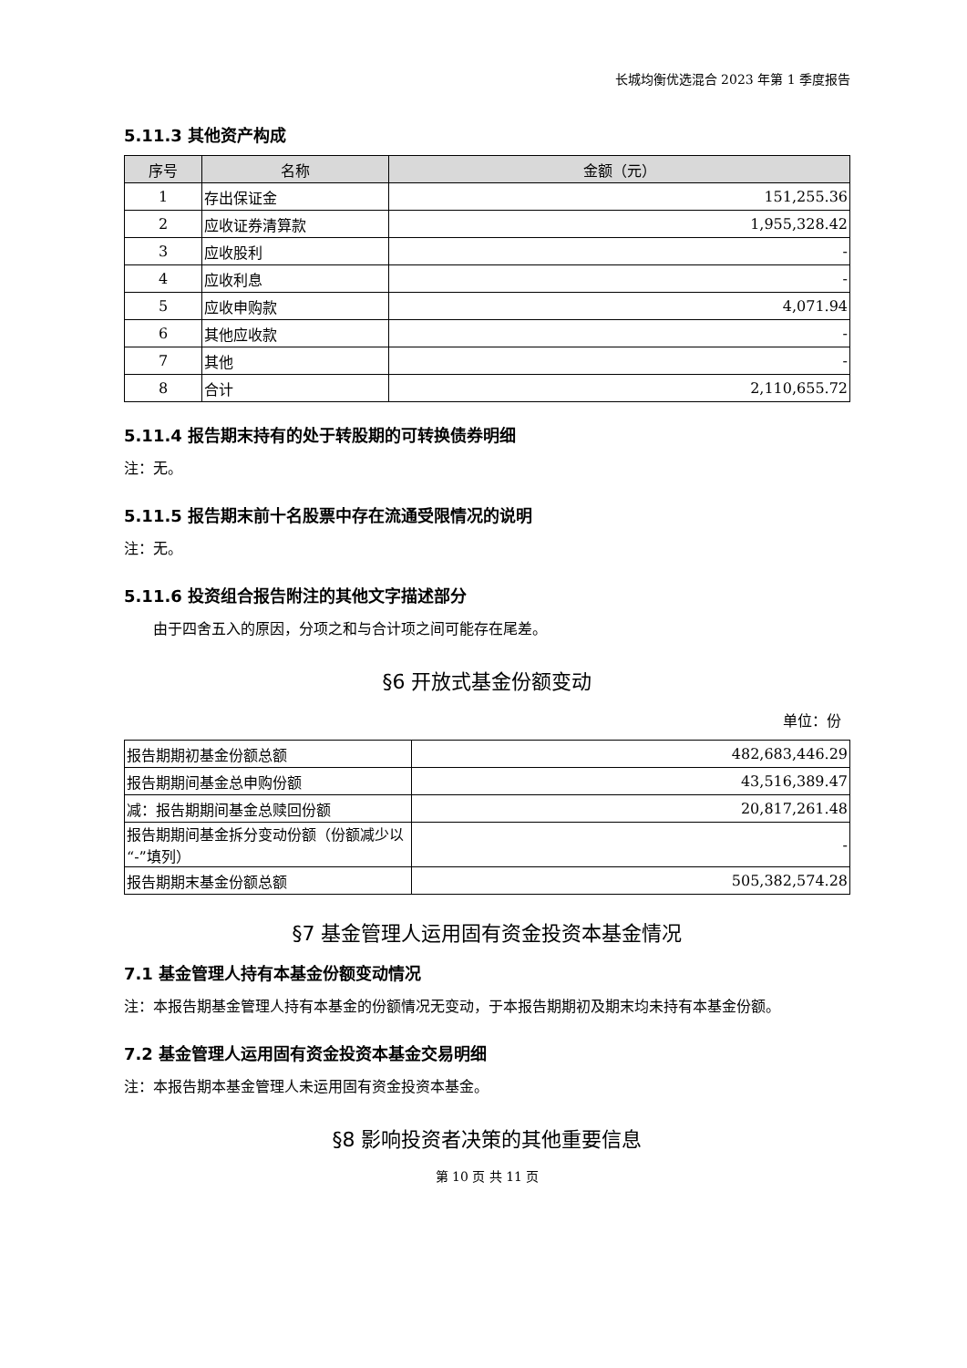长城均衡优选混合 2023 年第 1 季度报告
5.11.3 其他资产构成
| 序号 | 名称 | 金额（元） |
| --- | --- | --- |
| 1 | 存出保证金 | 151,255.36 |
| 2 | 应收证券清算款 | 1,955,328.42 |
| 3 | 应收股利 | - |
| 4 | 应收利息 | - |
| 5 | 应收申购款 | 4,071.94 |
| 6 | 其他应收款 | - |
| 7 | 其他 | - |
| 8 | 合计 | 2,110,655.72 |
5.11.4 报告期末持有的处于转股期的可转换债券明细
注：无。
5.11.5 报告期末前十名股票中存在流通受限情况的说明
注：无。
5.11.6 投资组合报告附注的其他文字描述部分
由于四舍五入的原因，分项之和与合计项之间可能存在尾差。
§6 开放式基金份额变动
单位：份
| 报告期期初基金份额总额 | 482,683,446.29 |
| 报告期期间基金总申购份额 | 43,516,389.47 |
| 减：报告期期间基金总赎回份额 | 20,817,261.48 |
| 报告期期间基金拆分变动份额（份额减少以“-”填列） | - |
| 报告期期末基金份额总额 | 505,382,574.28 |
§7 基金管理人运用固有资金投资本基金情况
7.1 基金管理人持有本基金份额变动情况
注：本报告期基金管理人持有本基金的份额情况无变动，于本报告期期初及期末均未持有本基金份额。
7.2 基金管理人运用固有资金投资本基金交易明细
注：本报告期本基金管理人未运用固有资金投资本基金。
§8 影响投资者决策的其他重要信息
第 10 页 共 11 页